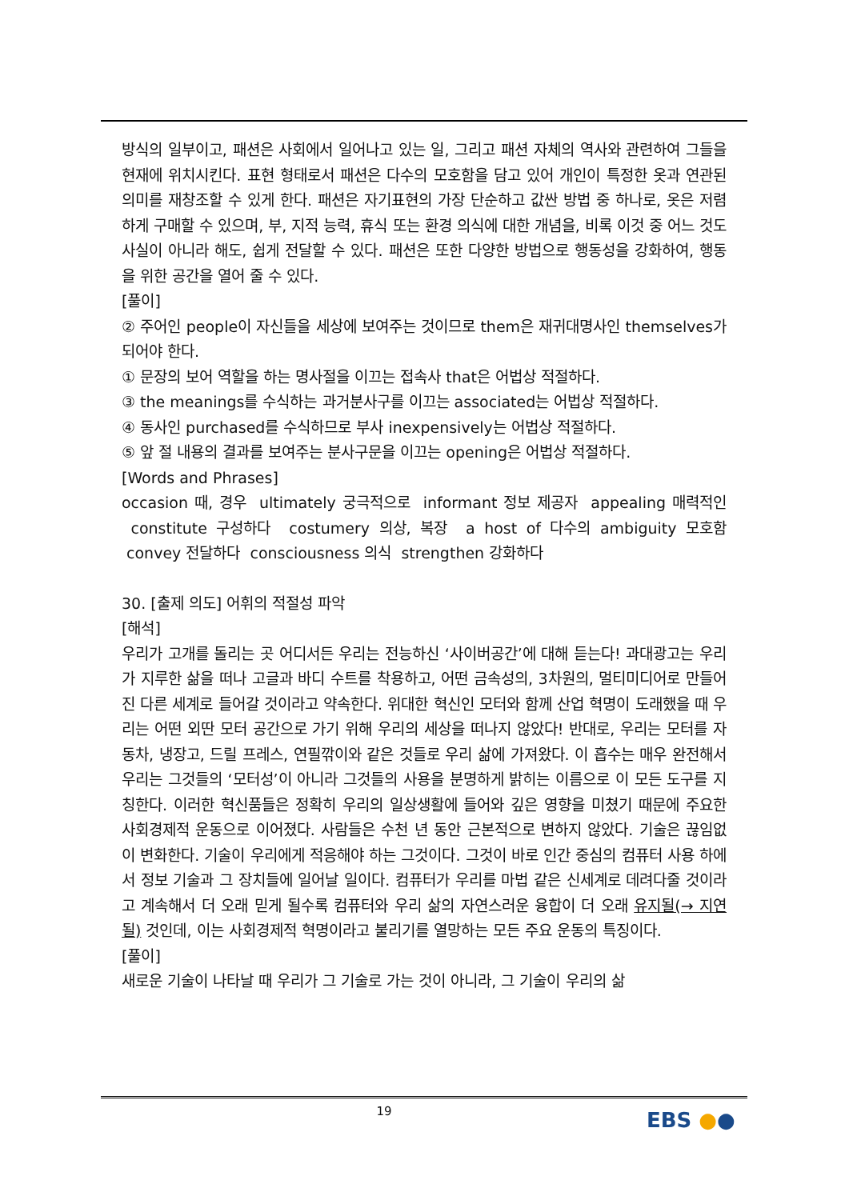방식의 일부이고, 패션은 사회에서 일어나고 있는 일, 그리고 패션 자체의 역사와 관련하여 그들을 현재에 위치시킨다. 표현 형태로서 패션은 다수의 모호함을 담고 있어 개인이 특정한 옷과 연관된 의미를 재창조할 수 있게 한다. 패션은 자기표현의 가장 단순하고 값싼 방법 중 하나로, 옷은 저렴하게 구매할 수 있으며, 부, 지적 능력, 휴식 또는 환경 의식에 대한 개념을, 비록 이것 중 어느 것도 사실이 아니라 해도, 쉽게 전달할 수 있다. 패션은 또한 다양한 방법으로 행동성을 강화하여, 행동을 위한 공간을 열어 줄 수 있다.
[풀이]
② 주어인 people이 자신들을 세상에 보여주는 것이므로 them은 재귀대명사인 themselves가 되어야 한다.
① 문장의 보어 역할을 하는 명사절을 이끄는 접속사 that은 어법상 적절하다.
③ the meanings를 수식하는 과거분사구를 이끄는 associated는 어법상 적절하다.
④ 동사인 purchased를 수식하므로 부사 inexpensively는 어법상 적절하다.
⑤ 앞 절 내용의 결과를 보여주는 분사구문을 이끄는 opening은 어법상 적절하다.
[Words and Phrases]
occasion 때, 경우 ultimately 궁극적으로 informant 정보 제공자 appealing 매력적인 constitute 구성하다 costumery 의상, 복장 a host of 다수의 ambiguity 모호함 convey 전달하다 consciousness 의식 strengthen 강화하다
30. [출제 의도] 어휘의 적절성 파악
[해석]
우리가 고개를 돌리는 곳 어디서든 우리는 전능하신 ‘사이버공간’에 대해 듣는다! 과대광고는 우리가 지루한 삶을 떠나 고글과 바디 수트를 착용하고, 어떤 금속성의, 3차원의, 멀티미디어로 만들어진 다른 세계로 들어갈 것이라고 약속한다. 위대한 혁신인 모터와 함께 산업 혁명이 도래했을 때 우리는 어떤 외딴 모터 공간으로 가기 위해 우리의 세상을 떠나지 않았다! 반대로, 우리는 모터를 자동차, 냉장고, 드릴 프레스, 연필깎이와 같은 것들로 우리 삶에 가져왔다. 이 흡수는 매우 완전해서 우리는 그것들의 ‘모터성’이 아니라 그것들의 사용을 분명하게 밝히는 이름으로 이 모든 도구를 지칭한다. 이러한 혁신품들은 정확히 우리의 일상생활에 들어와 깊은 영향을 미쳤기 때문에 주요한 사회경제적 운동으로 이어졌다. 사람들은 수천 년 동안 근본적으로 변하지 않았다. 기술은 끊임없이 변화한다. 기술이 우리에게 적응해야 하는 그것이다. 그것이 바로 인간 중심의 컴퓨터 사용 하에서 정보 기술과 그 장치들에 일어날 일이다. 컴퓨터가 우리를 마법 같은 신세계로 데려다줄 것이라고 계속해서 더 오래 믿게 될수록 컴퓨터와 우리 삶의 자연스러운 융합이 더 오래 유지될(→ 지연될) 것인데, 이는 사회경제적 혁명이라고 불리기를 열망하는 모든 주요 운동의 특징이다.
[풀이]
새로운 기술이 나타날 때 우리가 그 기술로 가는 것이 아니라, 그 기술이 우리의 삶
19 EBS ●●